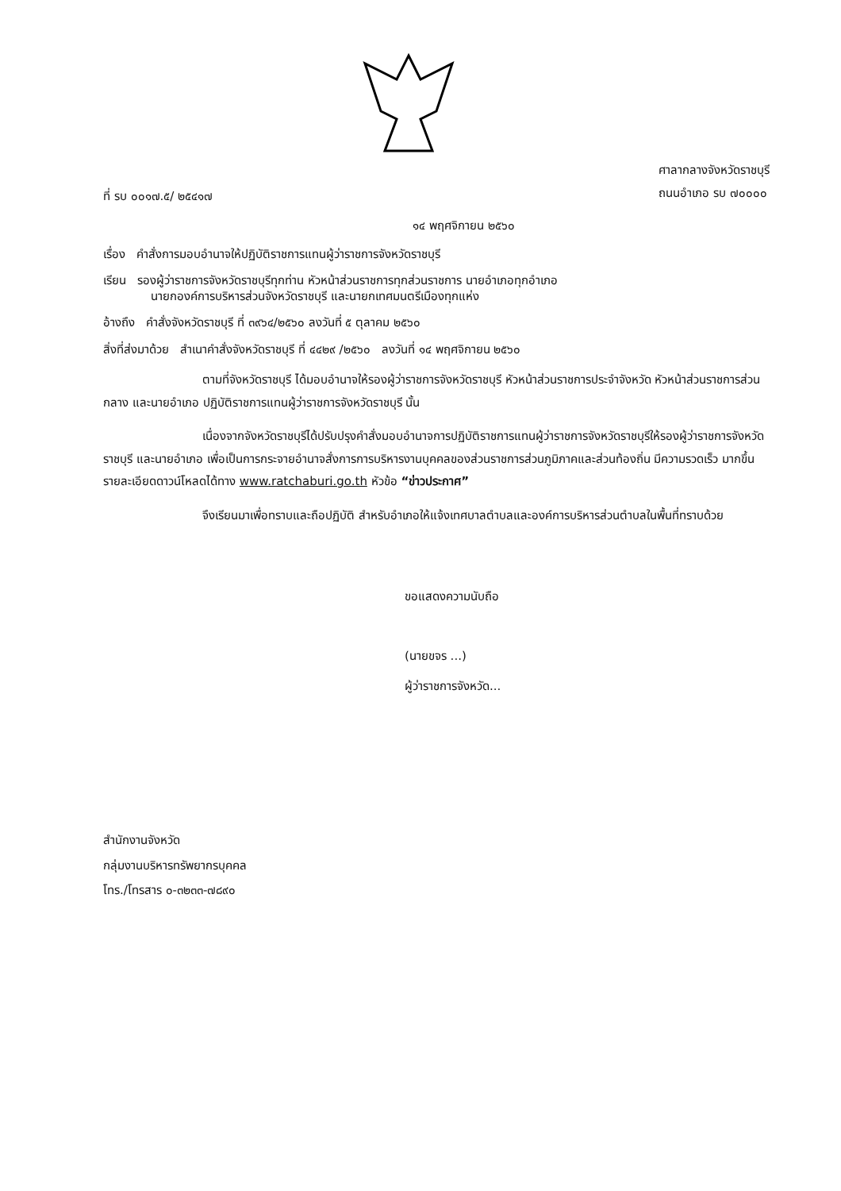ที่ รบ ๐๐๑๗.๕/ ๒๕๔๑๗
ศาลากลางจังหวัดราชบุรี
ถนนอำเภอ รบ ๗๐๐๐๐
๑๔ พฤศจิกายน ๒๕๖๐
เรื่อง คำสั่งการมอบอำนาจให้ปฏิบัติราชการแทนผู้ว่าราชการจังหวัดราชบุรี
เรียน รองผู้ว่าราชการจังหวัดราชบุรีทุกท่าน หัวหน้าส่วนราชการทุกส่วนราชการ นายอำเภอทุกอำเภอ
นายกองค์การบริหารส่วนจังหวัดราชบุรี และนายกเทศมนตรีเมืองทุกแห่ง
อ้างถึง คำสั่งจังหวัดราชบุรี ที่ ๓๙๖๔/๒๕๖๐ ลงวันที่ ๕ ตุลาคม ๒๕๖๐
สิ่งที่ส่งมาด้วย สำเนาคำสั่งจังหวัดราชบุรี ที่ ๔๔๒๙ /๒๕๖๐ ลงวันที่ ๑๔ พฤศจิกายน ๒๕๖๐
ตามที่จังหวัดราชบุรี ได้มอบอำนาจให้รองผู้ว่าราชการจังหวัดราชบุรี หัวหน้าส่วนราชการประจำจังหวัด หัวหน้าส่วนราชการส่วนกลาง และนายอำเภอ ปฏิบัติราชการแทนผู้ว่าราชการจังหวัดราชบุรี นั้น
เนื่องจากจังหวัดราชบุรีได้ปรับปรุงคำสั่งมอบอำนาจการปฏิบัติราชการแทนผู้ว่าราชการจังหวัดราชบุรีให้รองผู้ว่าราชการจังหวัดราชบุรี และนายอำเภอ เพื่อเป็นการกระจายอำนาจสั่งการการบริหารงานบุคคลของส่วนราชการส่วนภูมิภาคและส่วนท้องถิ่น มีความรวดเร็ว มากขึ้น รายละเอียดดาวน์โหลดได้ทาง www.ratchaburi.go.th หัวข้อ “ข่าวประกาศ”
จึงเรียนมาเพื่อทราบและถือปฏิบัติ สำหรับอำเภอให้แจ้งเทศบาลตำบลและองค์การบริหารส่วนตำบลในพื้นที่ทราบด้วย
ขอแสดงความนับถือ
(นายขจร ...)
ผู้ว่าราชการจังหวัด...
สำนักงานจังหวัด
กลุ่มงานบริหารทรัพยากรบุคคล
โทร./โทรสาร ๐-๓๒๓๓-๗๘๙๐